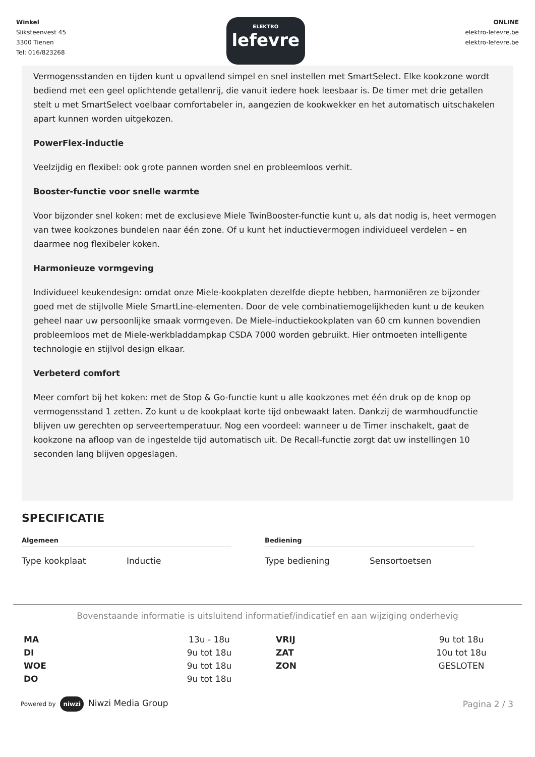Winkel
Sliksteenvest 45
3300 Tienen
Tel: 016/823268
ELEKTRO
lefevre
ONLINE
elektro-lefevre.be
elektro-lefevre.be
Vermogensstanden en tijden kunt u opvallend simpel en snel instellen met SmartSelect. Elke kookzone wordt bediend met een geel oplichtende getallenrij, die vanuit iedere hoek leesbaar is. De timer met drie getallen stelt u met SmartSelect voelbaar comfortabeler in, aangezien de kookwekker en het automatisch uitschakelen apart kunnen worden uitgekozen.
PowerFlex-inductie
Veelzijdig en flexibel: ook grote pannen worden snel en probleemloos verhit.
Booster-functie voor snelle warmte
Voor bijzonder snel koken: met de exclusieve Miele TwinBooster-functie kunt u, als dat nodig is, heet vermogen van twee kookzones bundelen naar één zone. Of u kunt het inductievermogen individueel verdelen – en daarmee nog flexibeler koken.
Harmonieuze vormgeving
Individueel keukendesign: omdat onze Miele-kookplaten dezelfde diepte hebben, harmoniëren ze bijzonder goed met de stijlvolle Miele SmartLine-elementen. Door de vele combinatiemogelijkheden kunt u de keuken geheel naar uw persoonlijke smaak vormgeven. De Miele-inductiekookplaten van 60 cm kunnen bovendien probleemloos met de Miele-werkbladdampkap CSDA 7000 worden gebruikt. Hier ontmoeten intelligente technologie en stijlvol design elkaar.
Verbeterd comfort
Meer comfort bij het koken: met de Stop & Go-functie kunt u alle kookzones met één druk op de knop op vermogensstand 1 zetten. Zo kunt u de kookplaat korte tijd onbewaakt laten. Dankzij de warmhoudfunctie blijven uw gerechten op serveertemperatuur. Nog een voordeel: wanneer u de Timer inschakelt, gaat de kookzone na afloop van de ingestelde tijd automatisch uit. De Recall-functie zorgt dat uw instellingen 10 seconden lang blijven opgeslagen.
SPECIFICATIE
Algemeen
Type kookplaat Inductie
Bediening
Type bediening Sensortoetsen
Bovenstaande informatie is uitsluitend informatief/indicatief en aan wijziging onderhevig
| MA | 13u - 18u | VRIJ | 9u tot 18u |
| DI | 9u tot 18u | ZAT | 10u tot 18u |
| WOE | 9u tot 18u | ZON | GESLOTEN |
| DO | 9u tot 18u | | |
Powered by niwzi Niwzi Media Group
Pagina 2 / 3